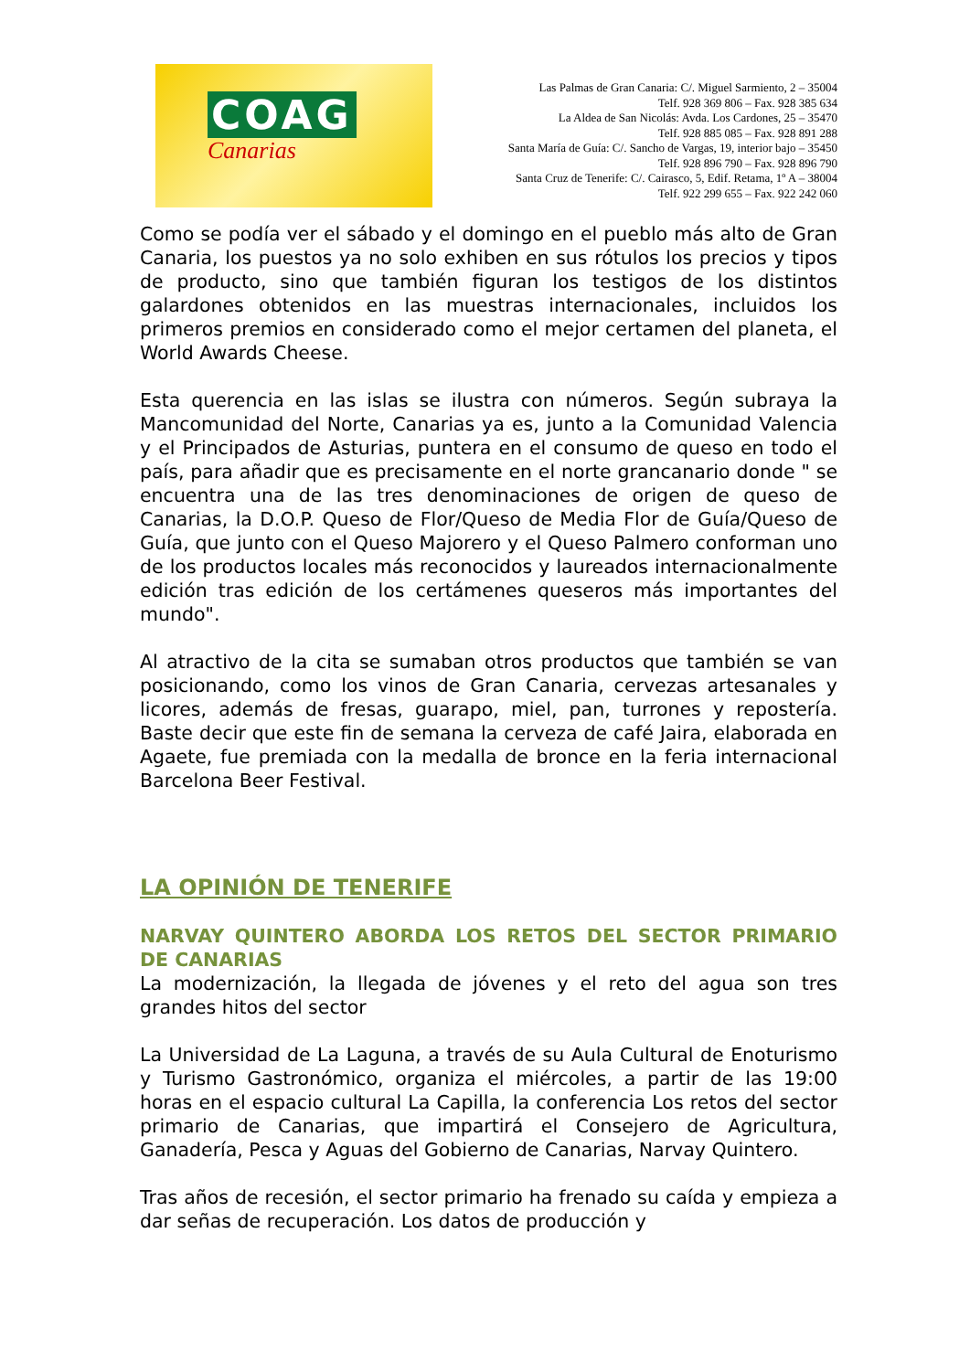COAG
Canarias
Las Palmas de Gran Canaria: C/. Miguel Sarmiento, 2 – 35004
Telf. 928 369 806 – Fax. 928 385 634
La Aldea de San Nicolás: Avda. Los Cardones, 25 – 35470
Telf. 928 885 085 – Fax. 928 891 288
Santa María de Guía: C/. Sancho de Vargas, 19, interior bajo – 35450
Telf. 928 896 790 – Fax. 928 896 790
Santa Cruz de Tenerife: C/. Cairasco, 5, Edif. Retama, 1º A – 38004
Telf. 922 299 655 – Fax. 922 242 060
Como se podía ver el sábado y el domingo en el pueblo más alto de Gran Canaria, los puestos ya no solo exhiben en sus rótulos los precios y tipos de producto, sino que también figuran los testigos de los distintos galardones obtenidos en las muestras internacionales, incluidos los primeros premios en considerado como el mejor certamen del planeta, el World Awards Cheese.
Esta querencia en las islas se ilustra con números. Según subraya la Mancomunidad del Norte, Canarias ya es, junto a la Comunidad Valencia y el Principados de Asturias, puntera en el consumo de queso en todo el país, para añadir que es precisamente en el norte grancanario donde " se encuentra una de las tres denominaciones de origen de queso de Canarias, la D.O.P. Queso de Flor/Queso de Media Flor de Guía/Queso de Guía, que junto con el Queso Majorero y el Queso Palmero conforman uno de los productos locales más reconocidos y laureados internacionalmente edición tras edición de los certámenes queseros más importantes del mundo".
Al atractivo de la cita se sumaban otros productos que también se van posicionando, como los vinos de Gran Canaria, cervezas artesanales y licores, además de fresas, guarapo, miel, pan, turrones y repostería. Baste decir que este fin de semana la cerveza de café Jaira, elaborada en Agaete, fue premiada con la medalla de bronce en la feria internacional Barcelona Beer Festival.
LA OPINIÓN DE TENERIFE
NARVAY QUINTERO ABORDA LOS RETOS DEL SECTOR PRIMARIO DE CANARIAS
La modernización, la llegada de jóvenes y el reto del agua son tres grandes hitos del sector
La Universidad de La Laguna, a través de su Aula Cultural de Enoturismo y Turismo Gastronómico, organiza el miércoles, a partir de las 19:00 horas en el espacio cultural La Capilla, la conferencia Los retos del sector primario de Canarias, que impartirá el Consejero de Agricultura, Ganadería, Pesca y Aguas del Gobierno de Canarias, Narvay Quintero.
Tras años de recesión, el sector primario ha frenado su caída y empieza a dar señas de recuperación. Los datos de producción y